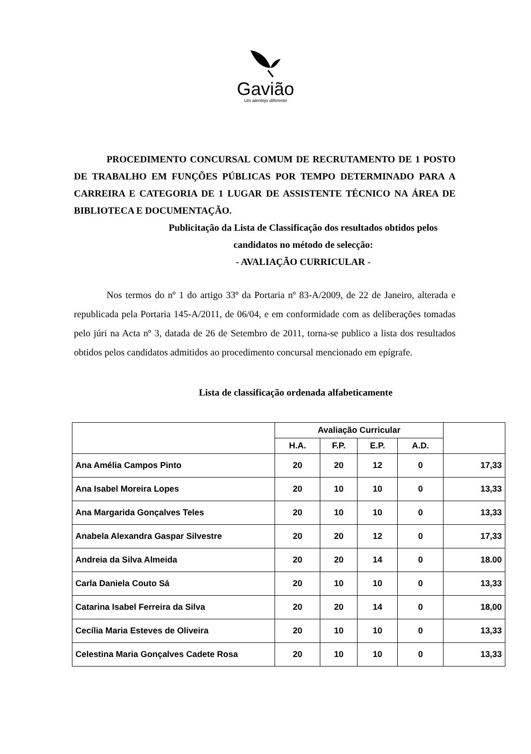Gavião
Um alentejo diferente
PROCEDIMENTO CONCURSAL COMUM DE RECRUTAMENTO DE 1 POSTO DE TRABALHO EM FUNÇÕES PÚBLICAS POR TEMPO DETERMINADO PARA A CARREIRA E CATEGORIA DE 1 LUGAR DE ASSISTENTE TÉCNICO NA ÁREA DE BIBLIOTECA E DOCUMENTAÇÃO.
Publicitação da Lista de Classificação dos resultados obtidos pelos
candidatos no método de selecção:
- AVALIAÇÃO CURRICULAR -
Nos termos do nº 1 do artigo 33º da Portaria nº 83-A/2009, de 22 de Janeiro, alterada e republicada pela Portaria 145-A/2011, de 06/04, e em conformidade com as deliberações tomadas pelo júri na Acta nº 3, datada de 26 de Setembro de 2011, torna-se publico a lista dos resultados obtidos pelos candidatos admitidos ao procedimento concursal mencionado em epígrafe.
Lista de classificação ordenada alfabeticamente
| | Avaliação Curricular | | | | |
| --- | --- | --- | --- | --- | --- |
| | H.A. | F.P. | E.P. | A.D. | |
| Ana Amélia Campos Pinto | 20 | 20 | 12 | 0 | 17,33 |
| Ana Isabel Moreira Lopes | 20 | 10 | 10 | 0 | 13,33 |
| Ana Margarida Gonçalves Teles | 20 | 10 | 10 | 0 | 13,33 |
| Anabela Alexandra Gaspar Silvestre | 20 | 20 | 12 | 0 | 17,33 |
| Andreia da Silva Almeida | 20 | 20 | 14 | 0 | 18.00 |
| Carla Daniela Couto Sá | 20 | 10 | 10 | 0 | 13,33 |
| Catarina Isabel Ferreira da Silva | 20 | 20 | 14 | 0 | 18,00 |
| Cecília Maria Esteves de Oliveira | 20 | 10 | 10 | 0 | 13,33 |
| Celestina Maria Gonçalves Cadete Rosa | 20 | 10 | 10 | 0 | 13,33 |